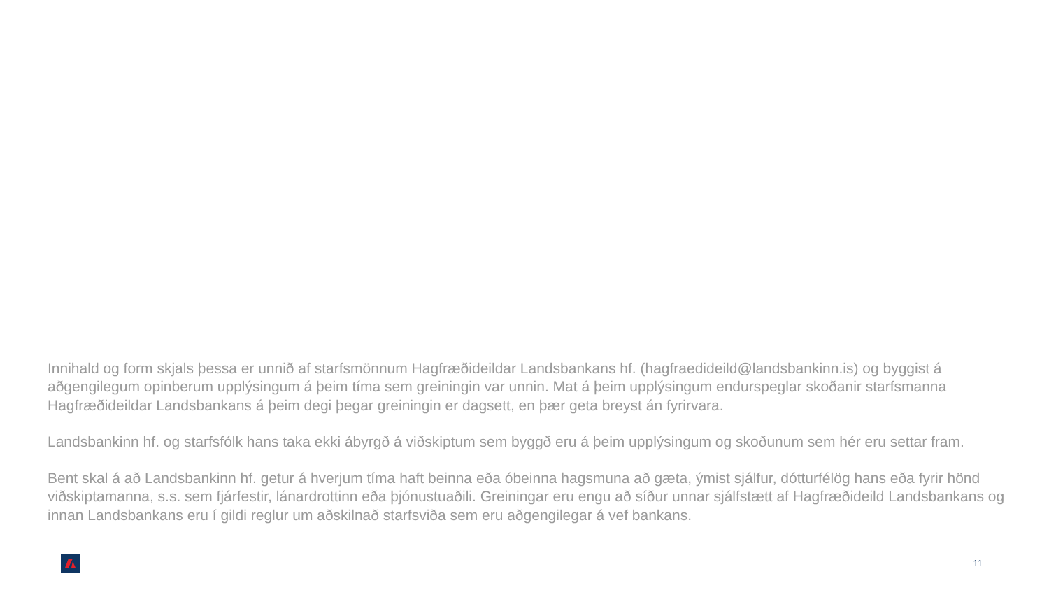Innihald og form skjals þessa er unnið af starfsmönnum Hagfræðideildar Landsbankans hf. (hagfraedideild@landsbankinn.is) og byggist á aðgengilegum opinberum upplýsingum á þeim tíma sem greiningin var unnin. Mat á þeim upplýsingum endurspeglar skoðanir starfsmanna Hagfræðideildar Landsbankans á þeim degi þegar greiningin er dagsett, en þær geta breyst án fyrirvara.
Landsbankinn hf. og starfsfólk hans taka ekki ábyrgð á viðskiptum sem byggð eru á þeim upplýsingum og skoðunum sem hér eru settar fram.
Bent skal á að Landsbankinn hf. getur á hverjum tíma haft beinna eða óbeinna hagsmuna að gæta, ýmist sjálfur, dótturfélög hans eða fyrir hönd viðskiptamanna, s.s. sem fjárfestir, lánardrottinn eða þjónustuaðili. Greiningar eru engu að síður unnar sjálfstætt af Hagfræðideild Landsbankans og innan Landsbankans eru í gildi reglur um aðskilnað starfsviða sem eru aðgengilegar á vef bankans.
11